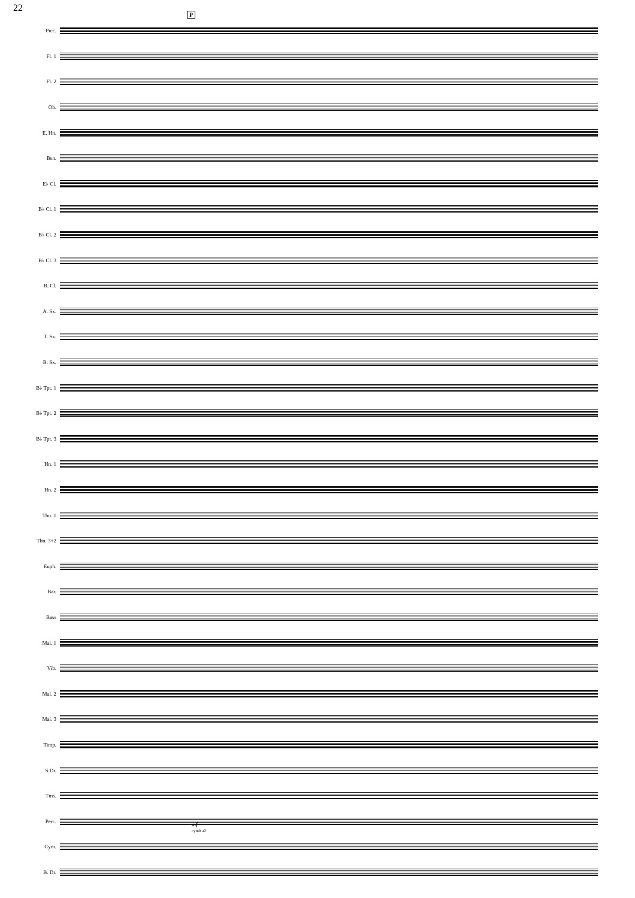22
P
Picc.
Fl. 1
Fl. 2
Ob.
E. Hn.
Bsn.
E♭ Cl.
B♭ Cl. 1
B♭ Cl. 2
B♭ Cl. 3
B. Cl.
A. Sx.
T. Sx.
B. Sx.
B♭ Tpt. 1
B♭ Tpt. 2
B♭ Tpt. 3
Hn. 1
Hn. 2
Tbn. 1
Tbn. 3+2
Euph.
Bar.
Bass
Mal. 1
Vib.
Mal. 2
Mal. 3
Timp.
S.Dr.
Tms.
Perc.
Cym.
B. Dr.
mf
cymb a2